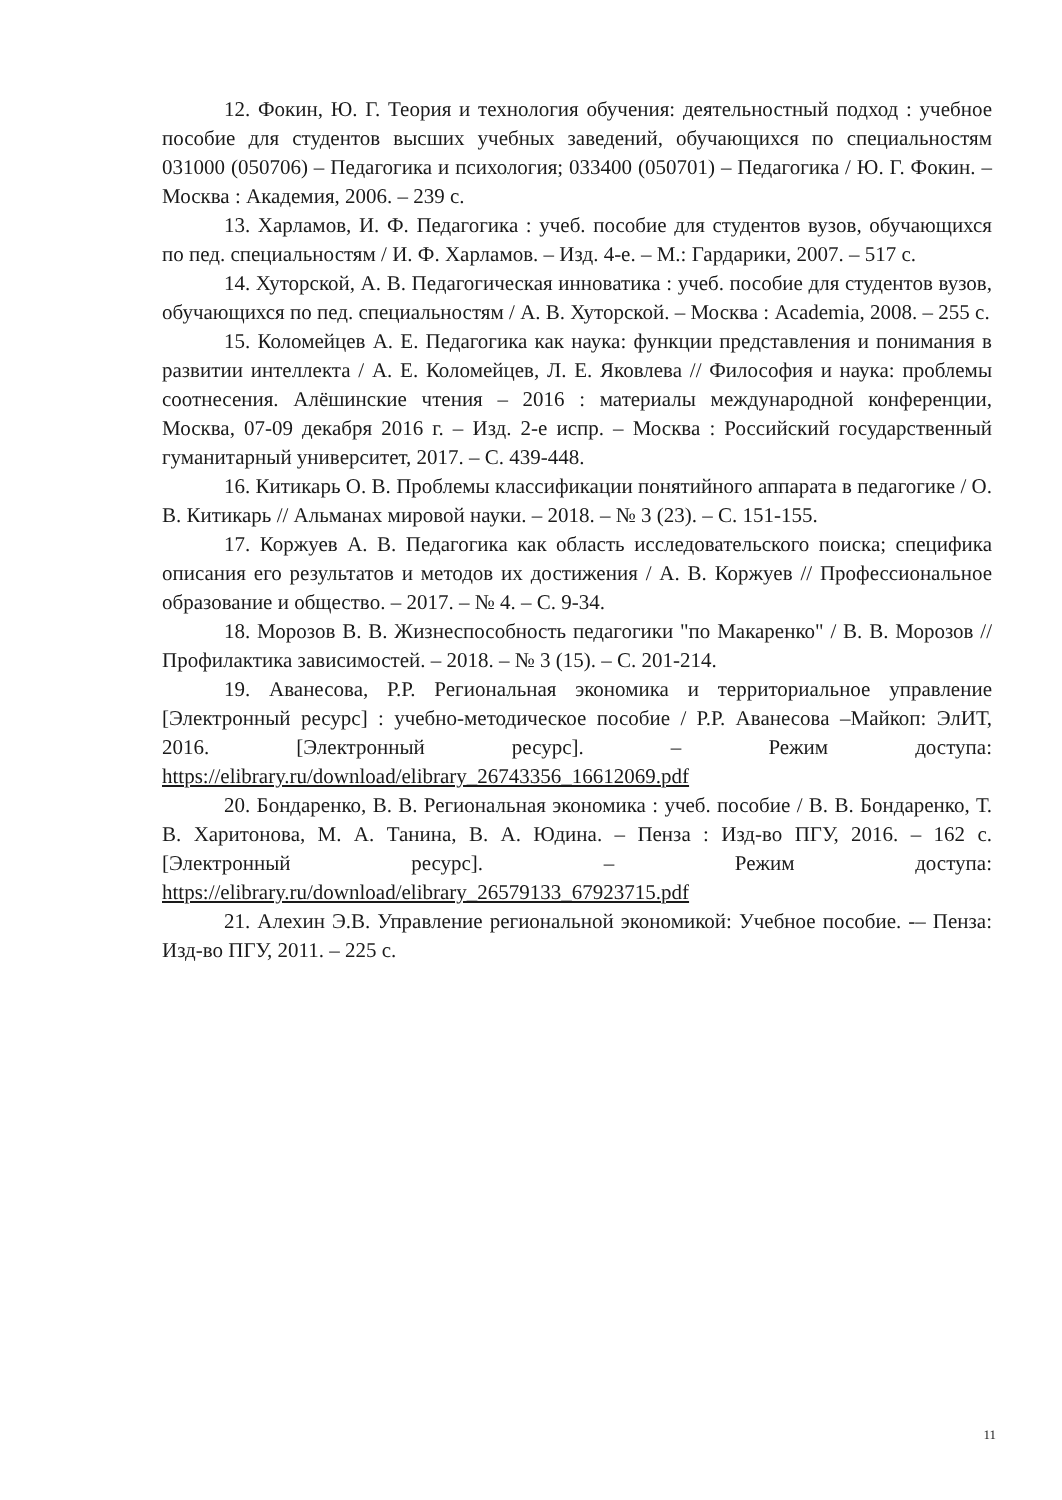12. Фокин, Ю. Г. Теория и технология обучения: деятельностный подход : учебное пособие для студентов высших учебных заведений, обучающихся по специальностям 031000 (050706) – Педагогика и психология; 033400 (050701) – Педагогика / Ю. Г. Фокин. – Москва : Академия, 2006. – 239 с.
13. Харламов, И. Ф. Педагогика : учеб. пособие для студентов вузов, обучающихся по пед. специальностям / И. Ф. Харламов. – Изд. 4-е. – М.: Гардарики, 2007. – 517 с.
14. Хуторской, А. В. Педагогическая инноватика : учеб. пособие для студентов вузов, обучающихся по пед. специальностям / А. В. Хуторской. – Москва : Academia, 2008. – 255 с.
15. Коломейцев А. Е. Педагогика как наука: функции представления и понимания в развитии интеллекта / А. Е. Коломейцев, Л. Е. Яковлева // Философия и наука: проблемы соотнесения. Алёшинские чтения – 2016 : материалы международной конференции, Москва, 07-09 декабря 2016 г. – Изд. 2-е испр. – Москва : Российский государственный гуманитарный университет, 2017. – С. 439-448.
16. Китикарь О. В. Проблемы классификации понятийного аппарата в педагогике / О. В. Китикарь // Альманах мировой науки. – 2018. – № 3 (23). – С. 151-155.
17. Коржуев А. В. Педагогика как область исследовательского поиска; специфика описания его результатов и методов их достижения / А. В. Коржуев // Профессиональное образование и общество. – 2017. – № 4. – С. 9-34.
18. Морозов В. В. Жизнеспособность педагогики "по Макаренко" / В. В. Морозов // Профилактика зависимостей. – 2018. – № 3 (15). – С. 201-214.
19. Аванесова, Р.Р. Региональная экономика и территориальное управление [Электронный ресурс] : учебно-методическое пособие / Р.Р. Аванесова –Майкоп: ЭлИТ, 2016. [Электронный ресурс]. – Режим доступа: https://elibrary.ru/download/elibrary_26743356_16612069.pdf
20. Бондаренко, В. В. Региональная экономика : учеб. пособие / В. В. Бондаренко, Т. В. Харитонова, М. А. Танина, В. А. Юдина. – Пенза : Изд-во ПГУ, 2016. – 162 с. [Электронный ресурс]. – Режим доступа: https://elibrary.ru/download/elibrary_26579133_67923715.pdf
21. Алехин Э.В. Управление региональной экономикой: Учебное пособие. -– Пенза: Изд-во ПГУ, 2011. – 225 с.
11